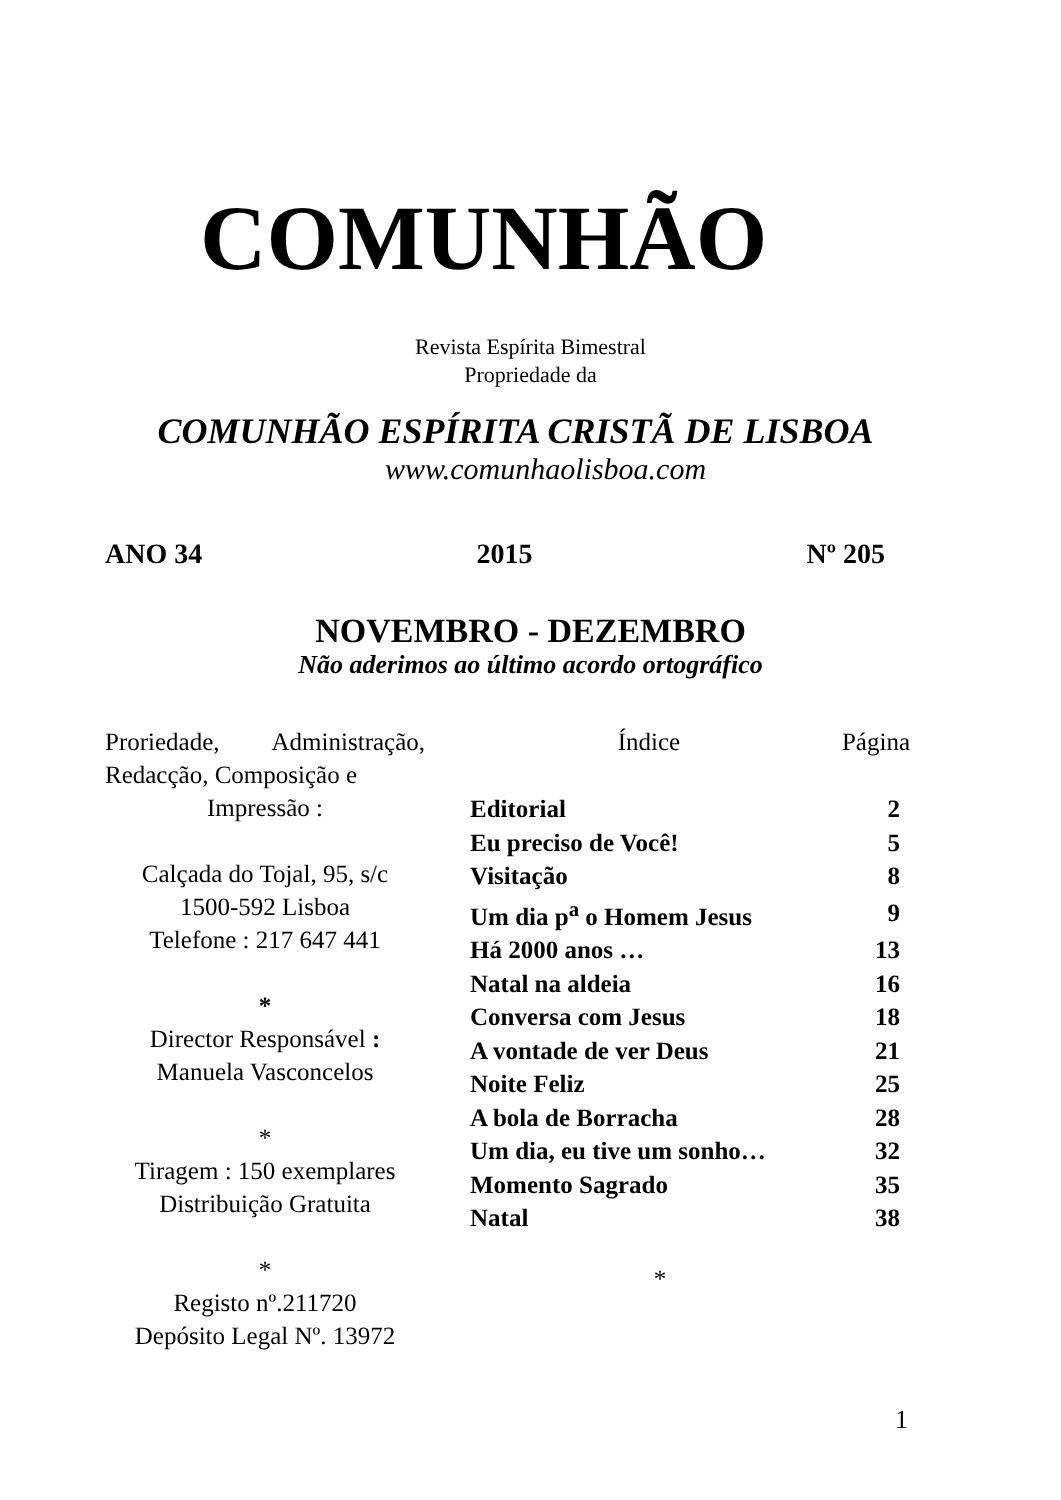COMUNHÃO
Revista Espírita Bimestral
Propriedade da
COMUNHÃO ESPÍRITA CRISTÃ DE LISBOA
www.comunhaolisboa.com
ANO 34 2015 Nº 205
NOVEMBRO - DEZEMBRO
Não aderimos ao último acordo ortográfico
Proriedade, Administração, Redacção, Composição e
Impressão :
Calçada do Tojal, 95, s/c
1500-592 Lisboa
Telefone : 217 647 441
*
Director Responsável :
Manuela Vasconcelos
*
Tiragem : 150 exemplares
Distribuição Gratuita
*
Registo nº.211720
Depósito Legal Nº. 13972
| Índice | Página |
| --- | --- |
| Editorial | 2 |
| Eu preciso de Você! | 5 |
| Visitação | 8 |
| Um dia p<sup>a</sup> o Homem Jesus | 9 |
| Há 2000 anos … | 13 |
| Natal na aldeia | 16 |
| Conversa com Jesus | 18 |
| A vontade de ver Deus | 21 |
| Noite Feliz | 25 |
| A bola de Borracha | 28 |
| Um dia, eu tive um sonho… | 32 |
| Momento Sagrado | 35 |
| Natal | 38 |
*
1